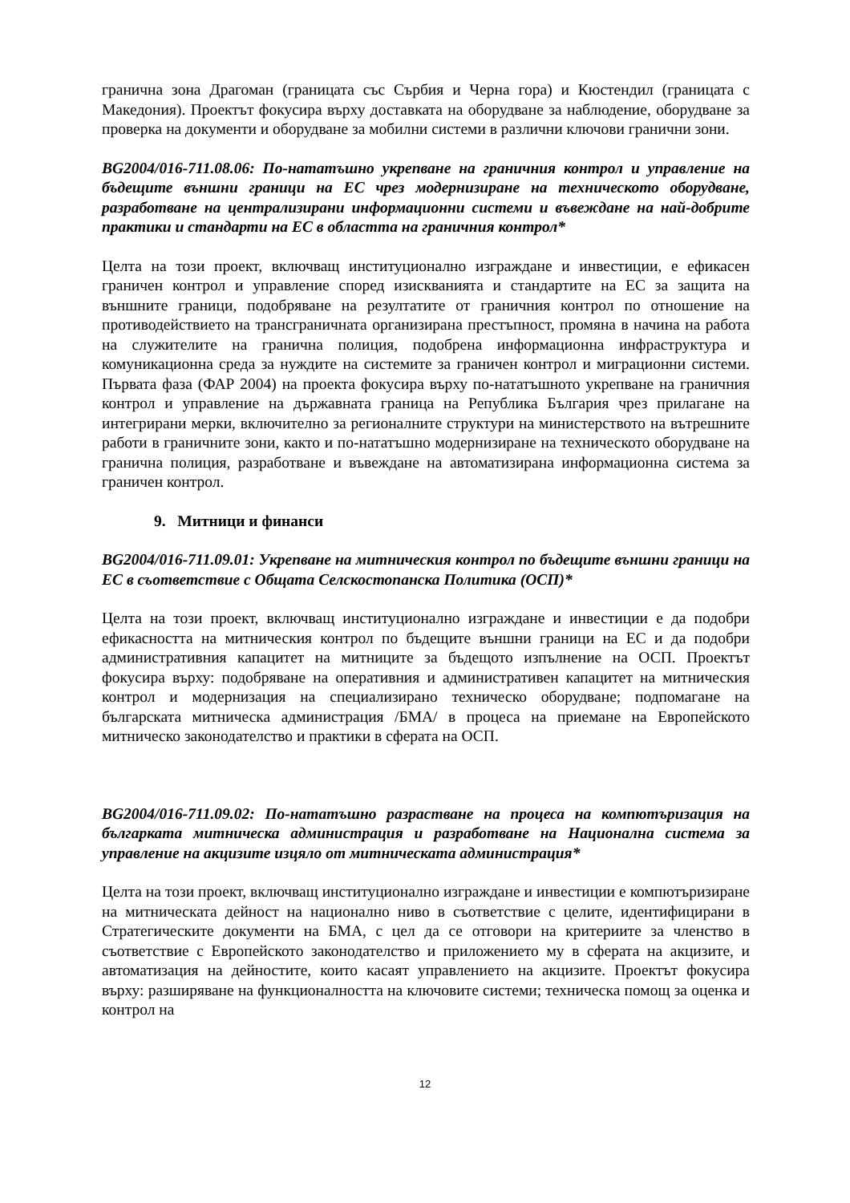гранична зона Драгоман (границата със Сърбия и Черна гора) и Кюстендил (границата с Македония). Проектът фокусира върху доставката на оборудване за наблюдение, оборудване за проверка на документи и оборудване за мобилни системи в различни ключови гранични зони.
BG2004/016-711.08.06: По-нататъшно укрепване на граничния контрол и управление на бъдещите външни граници на ЕС чрез модернизиране на техническото оборудване, разработване на централизирани информационни системи и въвеждане на най-добрите практики и стандарти на ЕС в областта на граничния контрол*
Целта на този проект, включващ институционално изграждане и инвестиции, е ефикасен граничен контрол и управление според изискванията и стандартите на ЕС за защита на външните граници, подобряване на резултатите от граничния контрол по отношение на противодействието на трансграничната организирана престъпност, промяна в начина на работа на служителите на гранична полиция, подобрена информационна инфраструктура и комуникационна среда за нуждите на системите за граничен контрол и миграционни системи. Първата фаза (ФАР 2004) на проекта фокусира върху по-нататъшното укрепване на граничния контрол и управление на държавната граница на Република България чрез прилагане на интегрирани мерки, включително за регионалните структури на министерството на вътрешните работи в граничните зони, както и по-нататъшно модернизиране на техническото оборудване на гранична полиция, разработване и въвеждане на автоматизирана информационна система за граничен контрол.
9. Митници и финанси
BG2004/016-711.09.01: Укрепване на митническия контрол по бъдещите външни граници на ЕС в съответствие с Общата Селскостопанска Политика (ОСП)*
Целта на този проект, включващ институционално изграждане и инвестиции е да подобри ефикасността на митническия контрол по бъдещите външни граници на ЕС и да подобри административния капацитет на митниците за бъдещото изпълнение на ОСП. Проектът фокусира върху: подобряване на оперативния и административен капацитет на митническия контрол и модернизация на специализирано техническо оборудване; подпомагане на българската митническа администрация /БМА/ в процеса на приемане на Европейското митническо законодателство и практики в сферата на ОСП.
BG2004/016-711.09.02: По-нататъшно разрастване на процеса на компютъризация на българката митническа администрация и разработване на Национална система за управление на акцизите изцяло от митническата администрация*
Целта на този проект, включващ институционално изграждане и инвестиции е компютъризиране на митническата дейност на национално ниво в съответствие с целите, идентифицирани в Стратегическите документи на БМА, с цел да се отговори на критериите за членство в съответствие с Европейското законодателство и приложението му в сферата на акцизите, и автоматизация на дейностите, които касаят управлението на акцизите. Проектът фокусира върху: разширяване на функционалността на ключовите системи; техническа помощ за оценка и контрол на
12